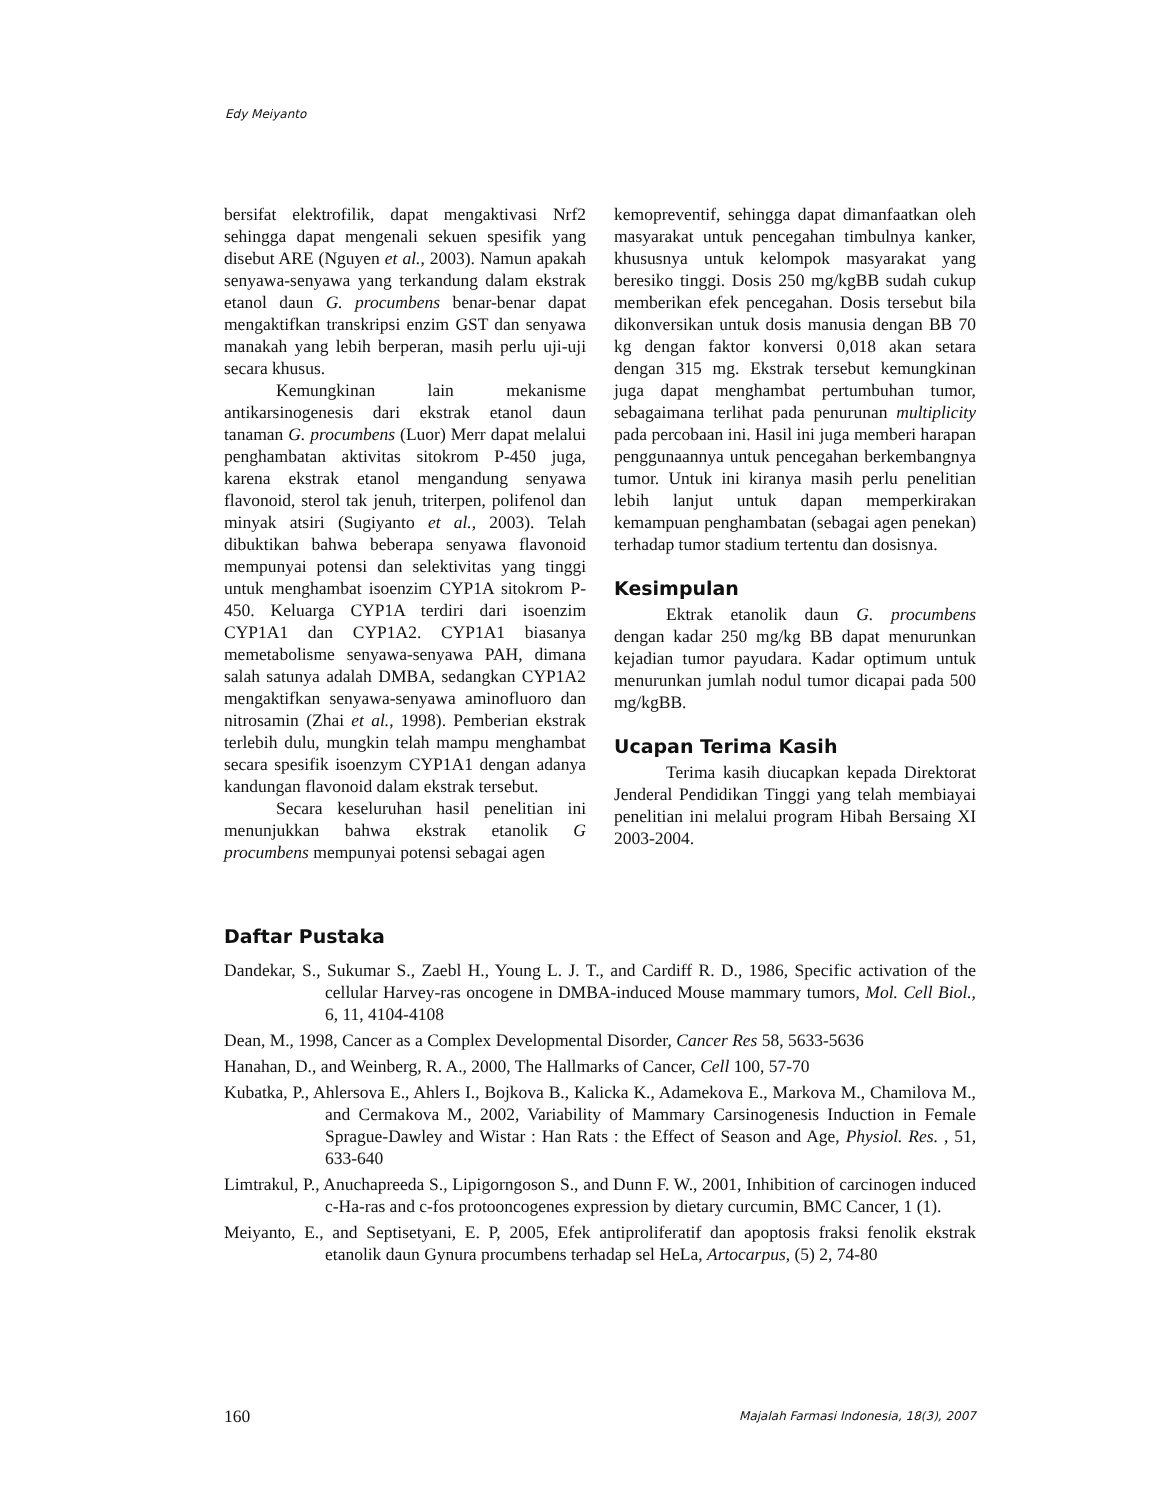Edy Meiyanto
bersifat elektrofilik, dapat mengaktivasi Nrf2 sehingga dapat mengenali sekuen spesifik yang disebut ARE (Nguyen et al., 2003). Namun apakah senyawa-senyawa yang terkandung dalam ekstrak etanol daun G. procumbens benar-benar dapat mengaktifkan transkripsi enzim GST dan senyawa manakah yang lebih berperan, masih perlu uji-uji secara khusus.
Kemungkinan lain mekanisme antikarsinogenesis dari ekstrak etanol daun tanaman G. procumbens (Luor) Merr dapat melalui penghambatan aktivitas sitokrom P-450 juga, karena ekstrak etanol mengandung senyawa flavonoid, sterol tak jenuh, triterpen, polifenol dan minyak atsiri (Sugiyanto et al., 2003). Telah dibuktikan bahwa beberapa senyawa flavonoid mempunyai potensi dan selektivitas yang tinggi untuk menghambat isoenzim CYP1A sitokrom P-450. Keluarga CYP1A terdiri dari isoenzim CYP1A1 dan CYP1A2. CYP1A1 biasanya memetabolisme senyawa-senyawa PAH, dimana salah satunya adalah DMBA, sedangkan CYP1A2 mengaktifkan senyawa-senyawa aminofluoro dan nitrosamin (Zhai et al., 1998). Pemberian ekstrak terlebih dulu, mungkin telah mampu menghambat secara spesifik isoenzym CYP1A1 dengan adanya kandungan flavonoid dalam ekstrak tersebut.
Secara keseluruhan hasil penelitian ini menunjukkan bahwa ekstrak etanolik G procumbens mempunyai potensi sebagai agen
kemopreventif, sehingga dapat dimanfaatkan oleh masyarakat untuk pencegahan timbulnya kanker, khususnya untuk kelompok masyarakat yang beresiko tinggi. Dosis 250 mg/kgBB sudah cukup memberikan efek pencegahan. Dosis tersebut bila dikonversikan untuk dosis manusia dengan BB 70 kg dengan faktor konversi 0,018 akan setara dengan 315 mg. Ekstrak tersebut kemungkinan juga dapat menghambat pertumbuhan tumor, sebagaimana terlihat pada penurunan multiplicity pada percobaan ini. Hasil ini juga memberi harapan penggunaannya untuk pencegahan berkembangnya tumor. Untuk ini kiranya masih perlu penelitian lebih lanjut untuk dapan memperkirakan kemampuan penghambatan (sebagai agen penekan) terhadap tumor stadium tertentu dan dosisnya.
Kesimpulan
Ektrak etanolik daun G. procumbens dengan kadar 250 mg/kg BB dapat menurunkan kejadian tumor payudara. Kadar optimum untuk menurunkan jumlah nodul tumor dicapai pada 500 mg/kgBB.
Ucapan Terima Kasih
Terima kasih diucapkan kepada Direktorat Jenderal Pendidikan Tinggi yang telah membiayai penelitian ini melalui program Hibah Bersaing XI 2003-2004.
Daftar Pustaka
Dandekar, S., Sukumar S., Zaebl H., Young L. J. T., and Cardiff R. D., 1986, Specific activation of the cellular Harvey-ras oncogene in DMBA-induced Mouse mammary tumors, Mol. Cell Biol., 6, 11, 4104-4108
Dean, M., 1998, Cancer as a Complex Developmental Disorder, Cancer Res 58, 5633-5636
Hanahan, D., and Weinberg, R. A., 2000, The Hallmarks of Cancer, Cell 100, 57-70
Kubatka, P., Ahlersova E., Ahlers I., Bojkova B., Kalicka K., Adamekova E., Markova M., Chamilova M., and Cermakova M., 2002, Variability of Mammary Carsinogenesis Induction in Female Sprague-Dawley and Wistar : Han Rats : the Effect of Season and Age, Physiol. Res. , 51, 633-640
Limtrakul, P., Anuchapreeda S., Lipigorngoson S., and Dunn F. W., 2001, Inhibition of carcinogen induced c-Ha-ras and c-fos protooncogenes expression by dietary curcumin, BMC Cancer, 1 (1).
Meiyanto, E., and Septisetyani, E. P, 2005, Efek antiproliferatif dan apoptosis fraksi fenolik ekstrak etanolik daun Gynura procumbens terhadap sel HeLa, Artocarpus, (5) 2, 74-80
160 Majalah Farmasi Indonesia, 18(3), 2007